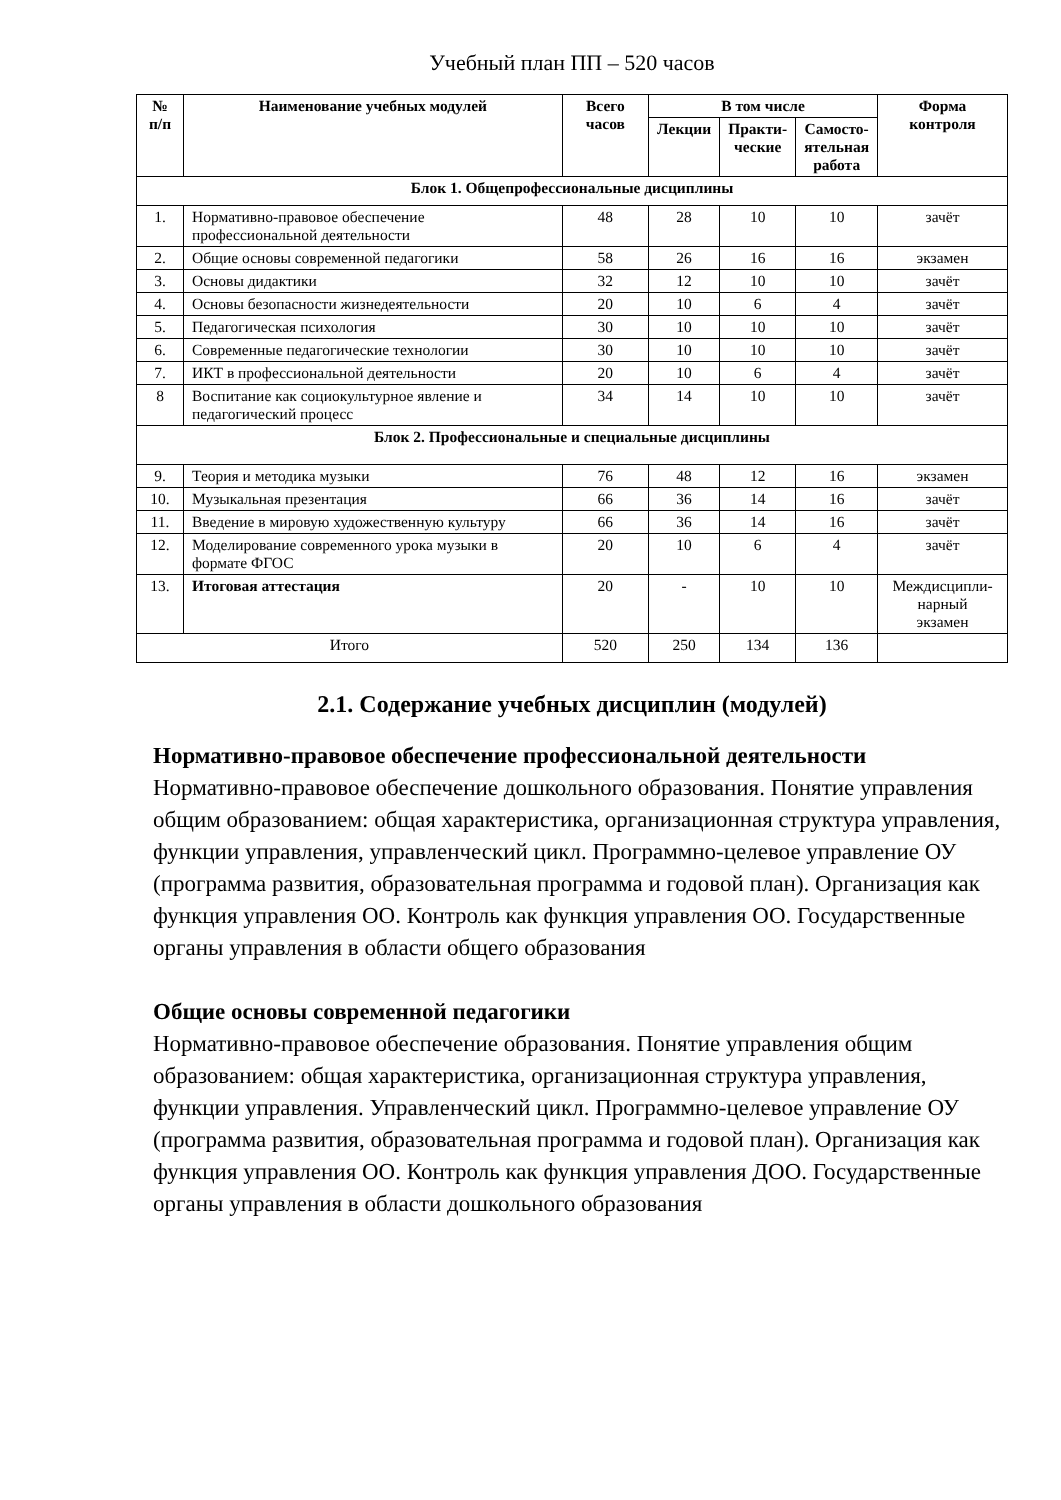Учебный план ПП – 520 часов
| № п/п | Наименование учебных модулей | Всего часов | В том числе | | | Форма контроля |
| --- | --- | --- | --- | --- | --- | --- |
| | | | Лекции | Практи- ческие | Самосто- ятельная работа | |
| Блок 1. Общепрофессиональные дисциплины | | | | | | |
| 1. | Нормативно-правовое обеспечение профессиональной деятельности | 48 | 28 | 10 | 10 | зачёт |
| 2. | Общие основы современной педагогики | 58 | 26 | 16 | 16 | экзамен |
| 3. | Основы дидактики | 32 | 12 | 10 | 10 | зачёт |
| 4. | Основы безопасности жизнедеятельности | 20 | 10 | 6 | 4 | зачёт |
| 5. | Педагогическая психология | 30 | 10 | 10 | 10 | зачёт |
| 6. | Современные педагогические технологии | 30 | 10 | 10 | 10 | зачёт |
| 7. | ИКТ в профессиональной деятельности | 20 | 10 | 6 | 4 | зачёт |
| 8 | Воспитание как социокультурное явление и педагогический процесс | 34 | 14 | 10 | 10 | зачёт |
| Блок 2. Профессиональные и специальные дисциплины | | | | | | |
| 9. | Теория и методика музыки | 76 | 48 | 12 | 16 | экзамен |
| 10. | Музыкальная презентация | 66 | 36 | 14 | 16 | зачёт |
| 11. | Введение в мировую художественную культуру | 66 | 36 | 14 | 16 | зачёт |
| 12. | Моделирование современного урока музыки в формате ФГОС | 20 | 10 | 6 | 4 | зачёт |
| 13. | Итоговая аттестация | 20 | - | 10 | 10 | Междисципли- нарный экзамен |
| Итого | | 520 | 250 | 134 | 136 | |
2.1. Содержание учебных дисциплин (модулей)
Нормативно-правовое обеспечение профессиональной деятельности
Нормативно-правовое обеспечение дошкольного образования. Понятие управления общим образованием: общая характеристика, организационная структура управления, функции управления, управленческий цикл. Программно-целевое управление ОУ (программа развития, образовательная программа и годовой план). Организация как функция управления ОО. Контроль как функция управления ОО. Государственные органы управления в области общего образования
Общие основы современной педагогики
Нормативно-правовое обеспечение образования. Понятие управления общим образованием: общая характеристика, организационная структура управления, функции управления. Управленческий цикл. Программно-целевое управление ОУ (программа развития, образовательная программа и годовой план). Организация как функция управления ОО. Контроль как функция управления ДОО. Государственные органы управления в области дошкольного образования